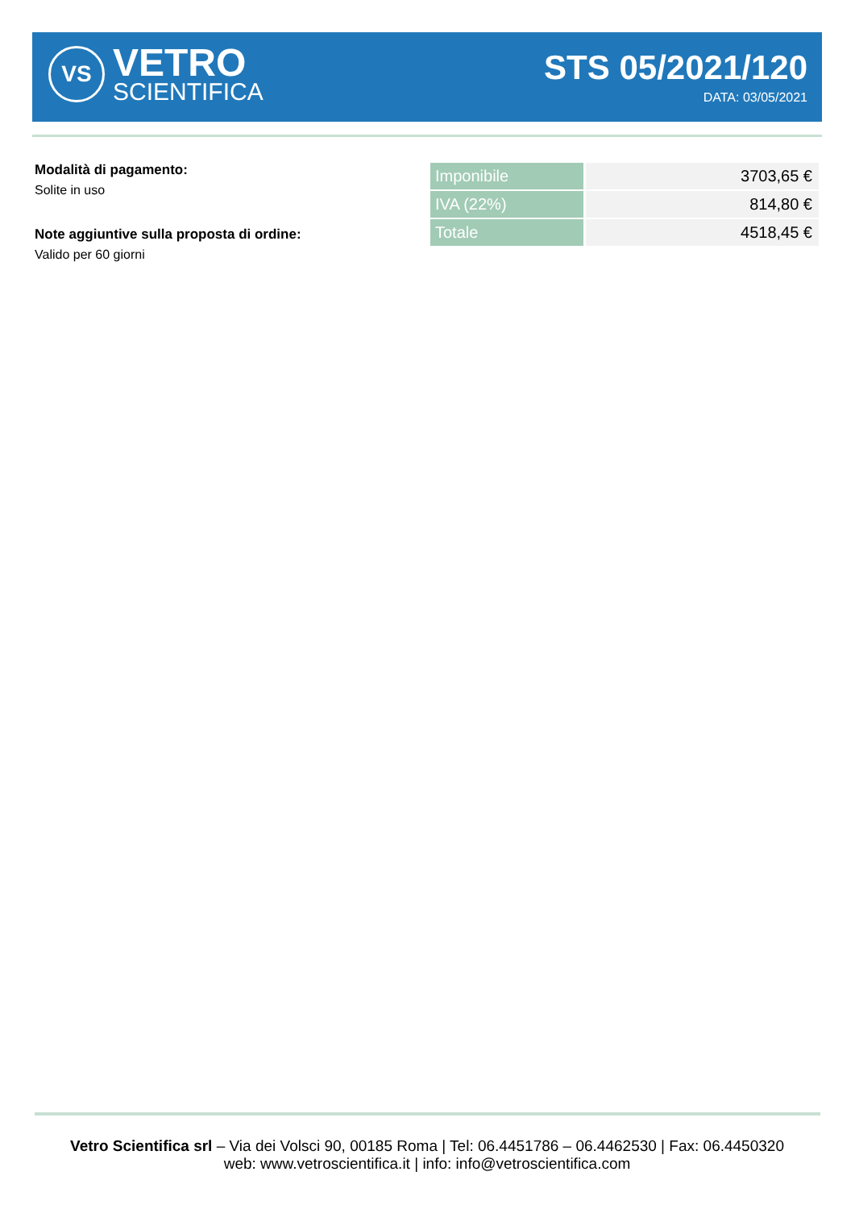VS
VETRO
SCIENTIFICA
STS 05/2021/120
DATA: 03/05/2021
Modalità di pagamento:
Solite in uso
Note aggiuntive sulla proposta di ordine:
Valido per 60 giorni
| Imponibile | 3703,65 € |
| IVA (22%) | 814,80 € |
| Totale | 4518,45 € |
Vetro Scientifica srl – Via dei Volsci 90, 00185 Roma | Tel: 06.4451786 – 06.4462530 | Fax: 06.4450320
web: www.vetroscientifica.it | info: info@vetroscientifica.com